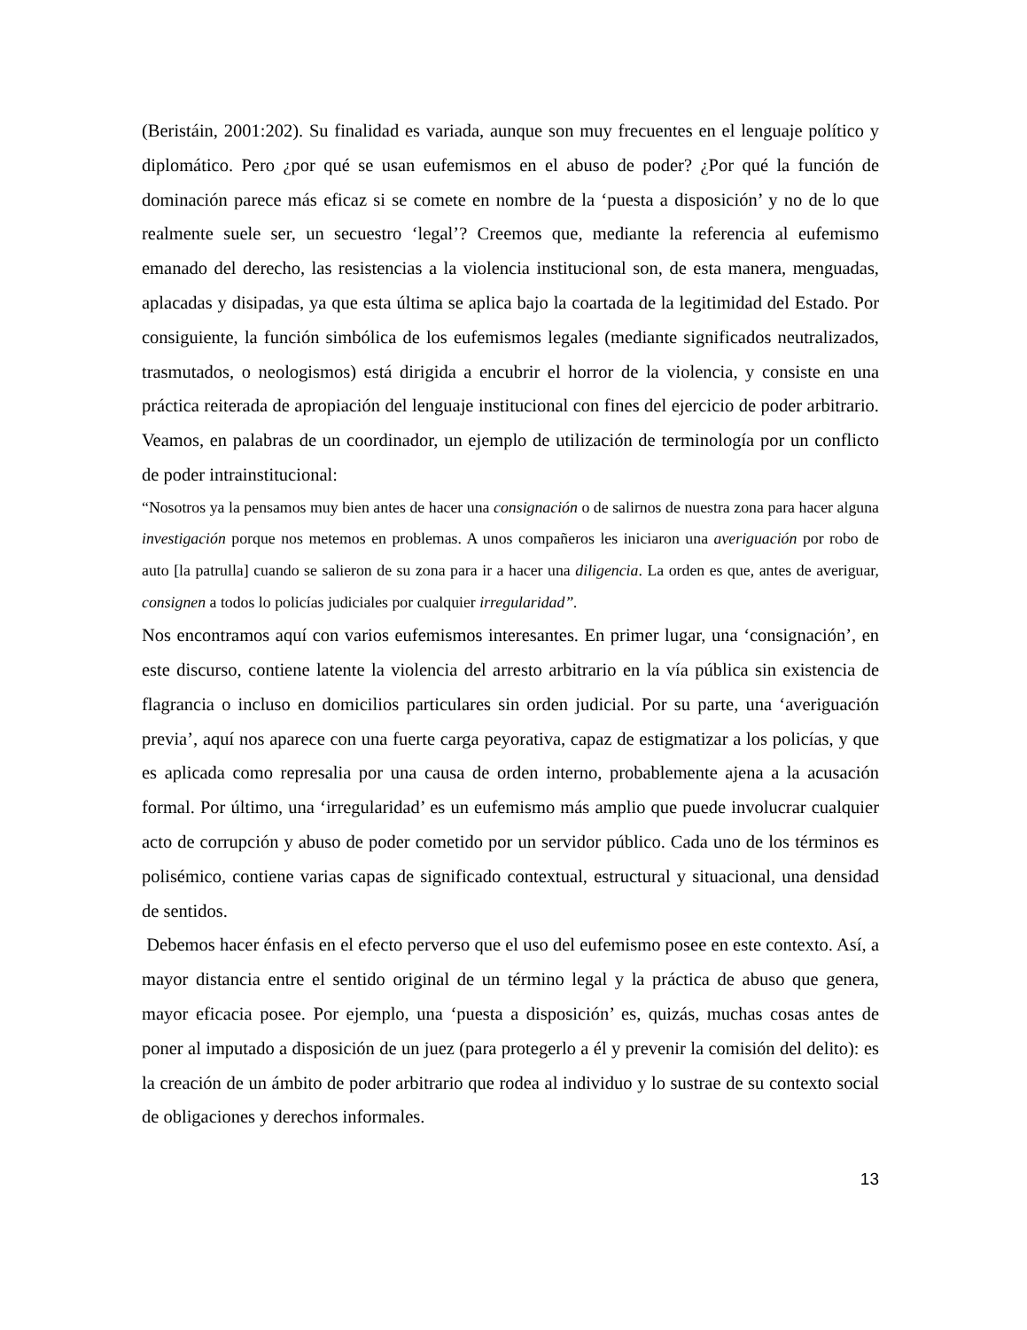(Beristáin, 2001:202). Su finalidad es variada, aunque son muy frecuentes en el lenguaje político y diplomático. Pero ¿por qué se usan eufemismos en el abuso de poder? ¿Por qué la función de dominación parece más eficaz si se comete en nombre de la ‘puesta a disposición’ y no de lo que realmente suele ser, un secuestro ‘legal’? Creemos que, mediante la referencia al eufemismo emanado del derecho, las resistencias a la violencia institucional son, de esta manera, menguadas, aplacadas y disipadas, ya que esta última se aplica bajo la coartada de la legitimidad del Estado. Por consiguiente, la función simbólica de los eufemismos legales (mediante significados neutralizados, trasmutados, o neologismos) está dirigida a encubrir el horror de la violencia, y consiste en una práctica reiterada de apropiación del lenguaje institucional con fines del ejercicio de poder arbitrario. Veamos, en palabras de un coordinador, un ejemplo de utilización de terminología por un conflicto de poder intrainstitucional:
“Nosotros ya la pensamos muy bien antes de hacer una consignación o de salirnos de nuestra zona para hacer alguna investigación porque nos metemos en problemas. A unos compañeros les iniciaron una averiguación por robo de auto [la patrulla] cuando se salieron de su zona para ir a hacer una diligencia. La orden es que, antes de averiguar, consignen a todos lo policías judiciales por cualquier irregularidad”.
Nos encontramos aquí con varios eufemismos interesantes. En primer lugar, una ‘consignación’, en este discurso, contiene latente la violencia del arresto arbitrario en la vía pública sin existencia de flagrancia o incluso en domicilios particulares sin orden judicial. Por su parte, una ‘averiguación previa’, aquí nos aparece con una fuerte carga peyorativa, capaz de estigmatizar a los policías, y que es aplicada como represalia por una causa de orden interno, probablemente ajena a la acusación formal. Por último, una ‘irregularidad’ es un eufemismo más amplio que puede involucrar cualquier acto de corrupción y abuso de poder cometido por un servidor público. Cada uno de los términos es polisémico, contiene varias capas de significado contextual, estructural y situacional, una densidad de sentidos.
Debemos hacer énfasis en el efecto perverso que el uso del eufemismo posee en este contexto. Así, a mayor distancia entre el sentido original de un término legal y la práctica de abuso que genera, mayor eficacia posee. Por ejemplo, una ‘puesta a disposición’ es, quizás, muchas cosas antes de poner al imputado a disposición de un juez (para protegerlo a él y prevenir la comisión del delito): es la creación de un ámbito de poder arbitrario que rodea al individuo y lo sustrae de su contexto social de obligaciones y derechos informales.
13